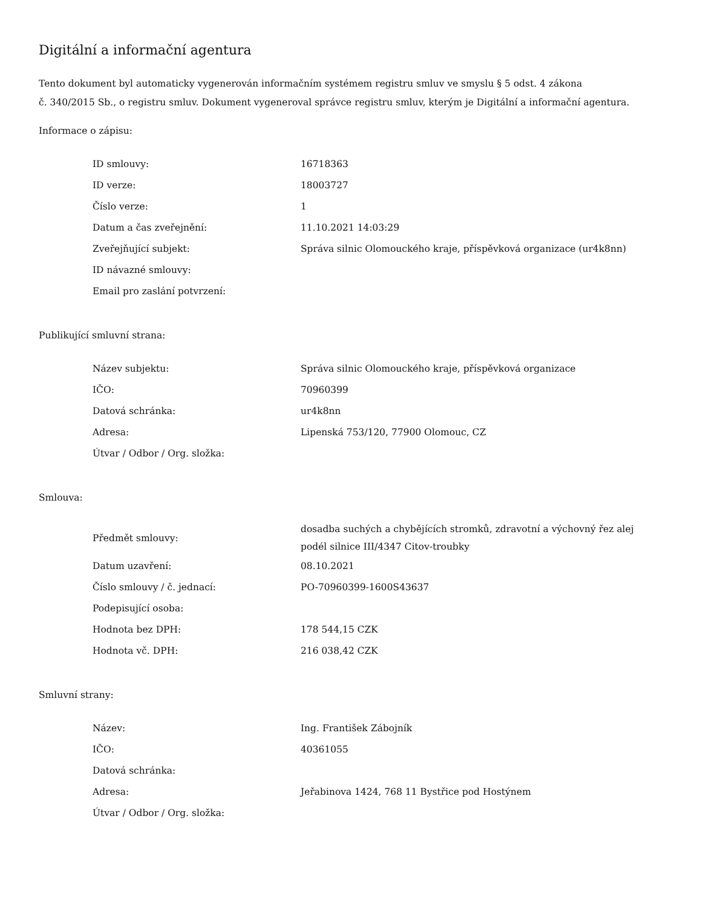Digitální a informační agentura
Tento dokument byl automaticky vygenerován informačním systémem registru smluv ve smyslu § 5 odst. 4 zákona
č. 340/2015 Sb., o registru smluv. Dokument vygeneroval správce registru smluv, kterým je Digitální a informační agentura.
Informace o zápisu:
| ID smlouvy: | 16718363 |
| ID verze: | 18003727 |
| Číslo verze: | 1 |
| Datum a čas zveřejnění: | 11.10.2021 14:03:29 |
| Zveřejňující subjekt: | Správa silnic Olomouckého kraje, příspěvková organizace (ur4k8nn) |
| ID návazné smlouvy: | |
| Email pro zaslání potvrzení: | |
Publikující smluvní strana:
| Název subjektu: | Správa silnic Olomouckého kraje, příspěvková organizace |
| IČO: | 70960399 |
| Datová schránka: | ur4k8nn |
| Adresa: | Lipenská 753/120, 77900 Olomouc, CZ |
| Útvar / Odbor / Org. složka: | |
Smlouva:
| Předmět smlouvy: | dosadba suchých a chybějících stromků, zdravotní a výchovný řez alej podél silnice III/4347 Citov-troubky |
| Datum uzavření: | 08.10.2021 |
| Číslo smlouvy / č. jednací: | PO-70960399-1600S43637 |
| Podepisující osoba: | |
| Hodnota bez DPH: | 178 544,15 CZK |
| Hodnota vč. DPH: | 216 038,42 CZK |
Smluvní strany:
| Název: | Ing. František Zábojník |
| IČO: | 40361055 |
| Datová schránka: | |
| Adresa: | Jeřabinova 1424, 768 11 Bystřice pod Hostýnem |
| Útvar / Odbor / Org. složka: | |